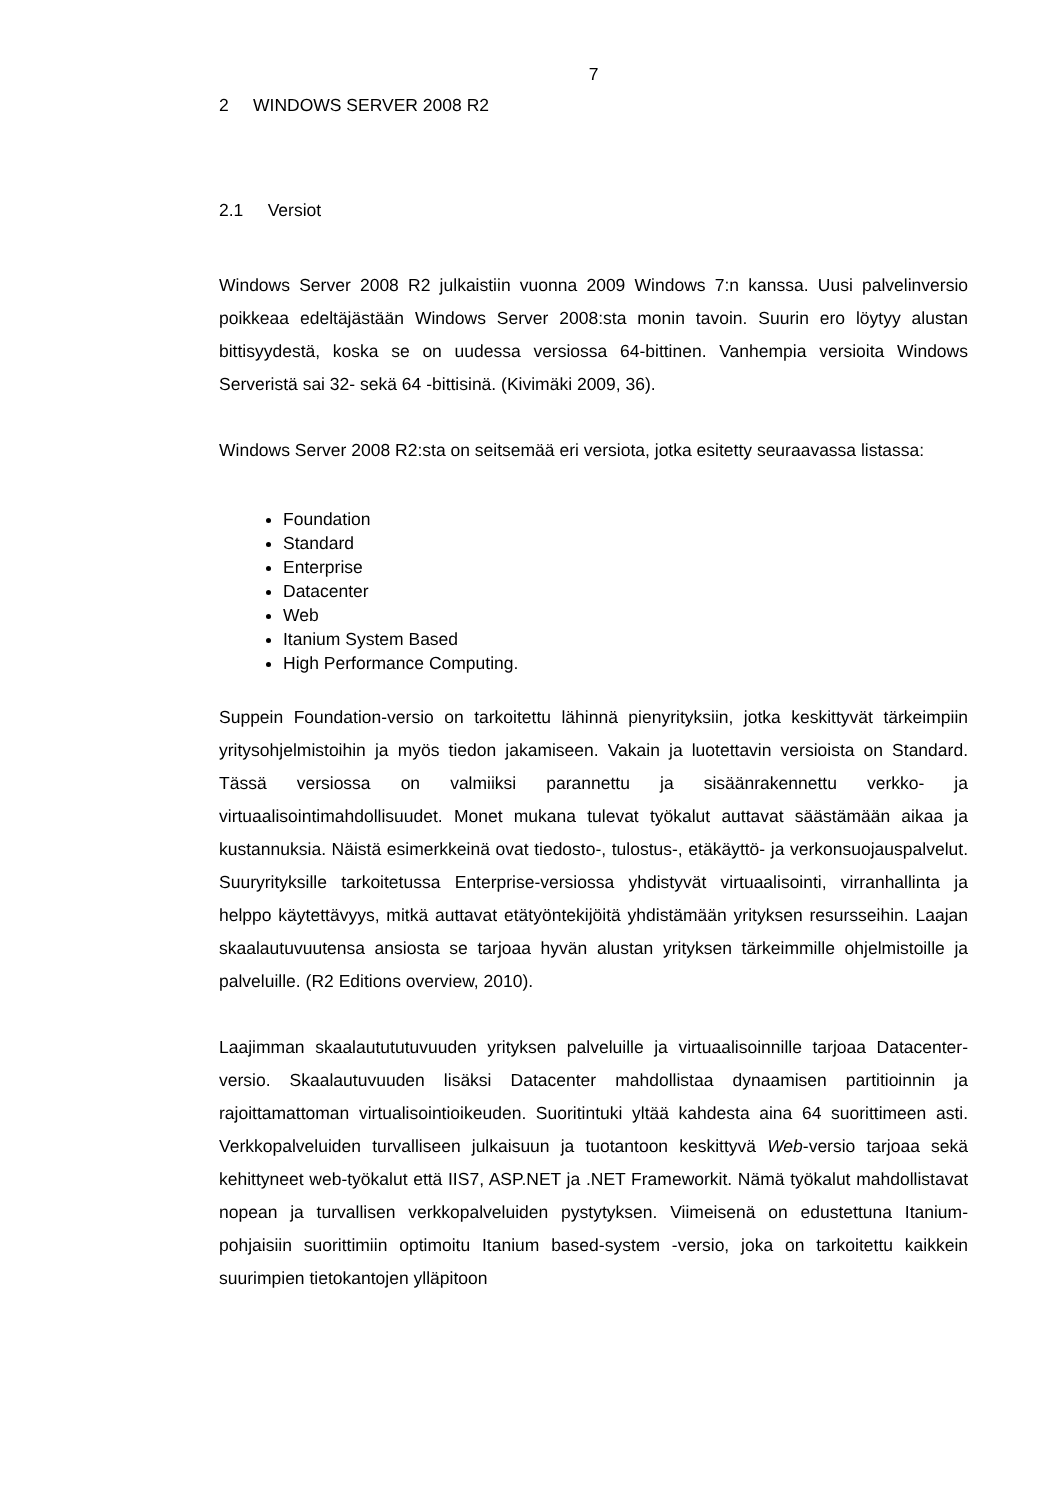7
2 WINDOWS SERVER 2008 R2
2.1 Versiot
Windows Server 2008 R2 julkaistiin vuonna 2009 Windows 7:n kanssa. Uusi palvelinversio poikkeaa edeltäjästään Windows Server 2008:sta monin tavoin. Suurin ero löytyy alustan bittisyydestä, koska se on uudessa versiossa 64-bittinen. Vanhempia versioita Windows Serveristä sai 32- sekä 64 -bittisinä. (Kivimäki 2009, 36).
Windows Server 2008 R2:sta on seitsemää eri versiota, jotka esitetty seuraavassa listassa:
Foundation
Standard
Enterprise
Datacenter
Web
Itanium System Based
High Performance Computing.
Suppein Foundation-versio on tarkoitettu lähinnä pienyrityksiin, jotka keskittyvät tärkeimpiin yritysohjelmistoihin ja myös tiedon jakamiseen. Vakain ja luotettavin versioista on Standard. Tässä versiossa on valmiiksi parannettu ja sisäänrakennettu verkko- ja virtuaalisointimahdollisuudet. Monet mukana tulevat työkalut auttavat säästämään aikaa ja kustannuksia. Näistä esimerkkeinä ovat tiedosto-, tulostus-, etäkäyttö- ja verkonsuojauspalvelut. Suuryrityksille tarkoitetussa Enterprise-versiossa yhdistyvät virtuaalisointi, virranhallinta ja helppo käytettävyys, mitkä auttavat etätyöntekijöitä yhdistämään yrityksen resursseihin. Laajan skaalautuvuutensa ansiosta se tarjoaa hyvän alustan yrityksen tärkeimmille ohjelmistoille ja palveluille. (R2 Editions overview, 2010).
Laajimman skaalautututuvuuden yrityksen palveluille ja virtuaalisoinnille tarjoaa Datacenter-versio. Skaalautuvuuden lisäksi Datacenter mahdollistaa dynaamisen partitioinnin ja rajoittamattoman virtualisointioikeuden. Suoritintuki yltää kahdesta aina 64 suorittimeen asti. Verkkopalveluiden turvalliseen julkaisuun ja tuotantoon keskittyvä Web-versio tarjoaa sekä kehittyneet web-työkalut että IIS7, ASP.NET ja .NET Frameworkit. Nämä työkalut mahdollistavat nopean ja turvallisen verkkopalveluiden pystytyksen. Viimeisenä on edustettuna Itanium-pohjaisiin suorittimiin optimoitu Itanium based-system -versio, joka on tarkoitettu kaikkein suurimpien tietokantojen ylläpitoon